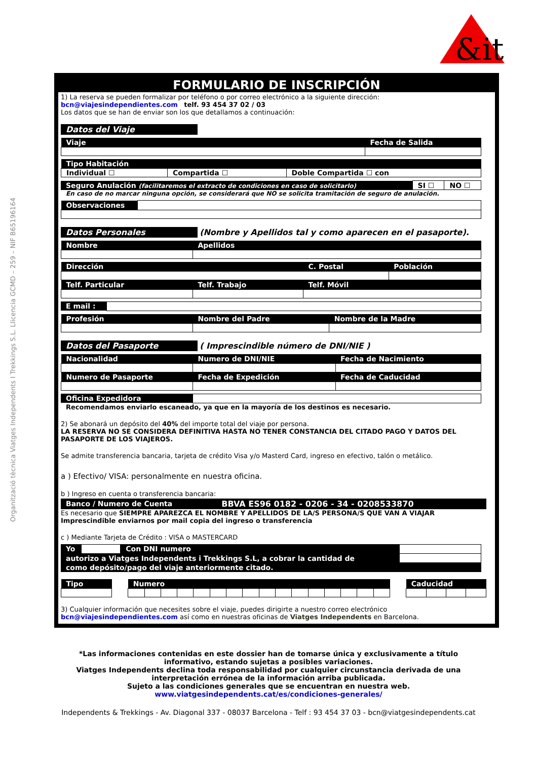&it
Organització tècnica Viatges Independents I Trekkings S.L. Llicencia GCMD – 259 – NIF B65196164
FORMULARIO DE INSCRIPCIÓN
1) La reserva se pueden formalizar por teléfono o por correo electrónico a la siguiente dirección:
bcn@viajesindependientes.com telf. 93 454 37 02 / 03
Los datos que se han de enviar son los que detallamos a continuación:
Datos del Viaje
| Viaje | Fecha de Salida |
| --- | --- |
| Tipo Habitación | | |
| --- | --- | --- |
| Individual ☐ | Compartida ☐ | Doble Compartida ☐ con |
| Seguro Anulación (facilitaremos el extracto de condiciones en caso de solicitarlo) | SI ☐ | NO ☐ |
En caso de no marcar ninguna opción, se considerará que NO se solicita tramitación de seguro de anulación.
| Observaciones | |
Datos Personales
(Nombre y Apellidos tal y como aparecen en el pasaporte).
| Nombre | Apellidos |
| --- | --- |
| Dirección | | C. Postal | Población |
| --- | --- | --- | --- |
| Telf. Particular | Telf. Trabajo | Telf. Móvil | |
| E mail : | |
| Profesión | Nombre del Padre | Nombre de la Madre |
| --- | --- | --- |
Datos del Pasaporte
( Imprescindible número de DNI/NIE )
| Nacionalidad | Numero de DNI/NIE | Fecha de Nacimiento |
| --- | --- | --- |
| Numero de Pasaporte | Fecha de Expedición | Fecha de Caducidad |
| Oficina Expedidora | |
Recomendamos enviarlo escaneado, ya que en la mayoría de los destinos es necesario.
2) Se abonará un depósito del 40% del importe total del viaje por persona.
LA RESERVA NO SE CONSIDERA DEFINITIVA HASTA NO TENER CONSTANCIA DEL CITADO PAGO Y DATOS DEL PASAPORTE DE LOS VIAJEROS.
Se admite transferencia bancaria, tarjeta de crédito Visa y/o Masterd Card, ingreso en efectivo, talón o metálico.
a ) Efectivo/ VISA: personalmente en nuestra oficina.
b ) Ingreso en cuenta o transferencia bancaria:
| Banco / Numero de Cuenta | BBVA ES96 0182 - 0206 - 34 - 0208533870 |
| --- | --- |
Es necesario que SIEMPRE APAREZCA EL NOMBRE Y APELLIDOS DE LA/S PERSONA/S QUE VAN A VIAJAR
Imprescindible enviarnos por mail copia del ingreso o transferencia
c ) Mediante Tarjeta de Crédito : VISA o MASTERCARD
| Yo | | Con DNI numero | |
| autorizo a Viatges Independents i Trekkings S.L, a cobrar la cantidad de | | | |
| como depósito/pago del viaje anteriormente citado. | | | |
| Tipo | | Numero | | | | | | | | | | | | | | | | | Caducidad | | | |
3) Cualquier información que necesites sobre el viaje, puedes dirigirte a nuestro correo electrónico
bcn@viajesindependientes.com así como en nuestras oficinas de Viatges Independents en Barcelona.
*Las informaciones contenidas en este dossier han de tomarse única y exclusivamente a título
informativo, estando sujetas a posibles variaciones.
Viatges Independents declina toda responsabilidad por cualquier circunstancia derivada de una
interpretación errónea de la información arriba publicada.
Sujeto a las condiciones generales que se encuentran en nuestra web.
www.viatgesindependents.cat/es/condiciones-generales/
Independents & Trekkings - Av. Diagonal 337 - 08037 Barcelona - Telf : 93 454 37 03 - bcn@viatgesindependents.cat